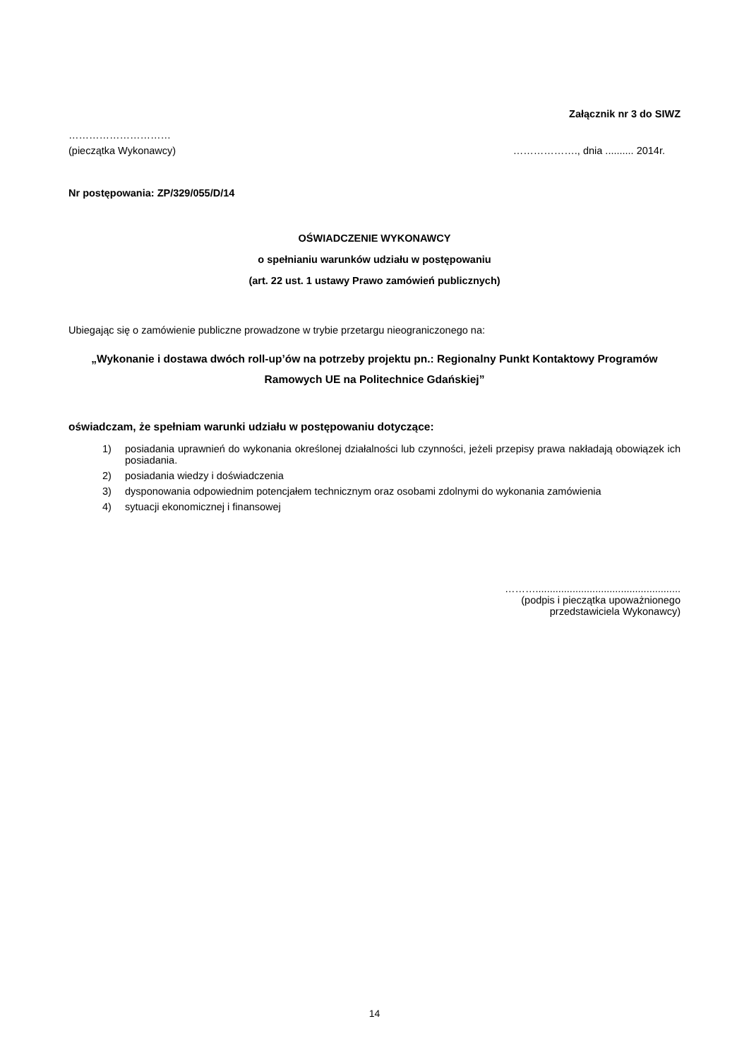Załącznik nr 3 do SIWZ
…………………………
(pieczątka Wykonawcy) ………………., dnia .......... 2014r.
Nr postępowania: ZP/329/055/D/14
OŚWIADCZENIE WYKONAWCY
o spełnianiu warunków udziału w postępowaniu
(art. 22 ust. 1 ustawy Prawo zamówień publicznych)
Ubiegając się o zamówienie publiczne prowadzone w trybie przetargu nieograniczonego na:
„Wykonanie i dostawa dwóch roll-up’ów na potrzeby projektu pn.: Regionalny Punkt Kontaktowy Programów Ramowych UE na Politechnice Gdańskiej”
oświadczam, że spełniam warunki udziału w postępowaniu dotyczące:
1) posiadania uprawnień do wykonania określonej działalności lub czynności, jeżeli przepisy prawa nakładają obowiązek ich posiadania.
2) posiadania wiedzy i doświadczenia
3) dysponowania odpowiednim potencjałem technicznym oraz osobami zdolnymi do wykonania zamówienia
4) sytuacji ekonomicznej i finansowej
………...................................................
(podpis i pieczątka upoważnionego
przedstawiciela Wykonawcy)
14